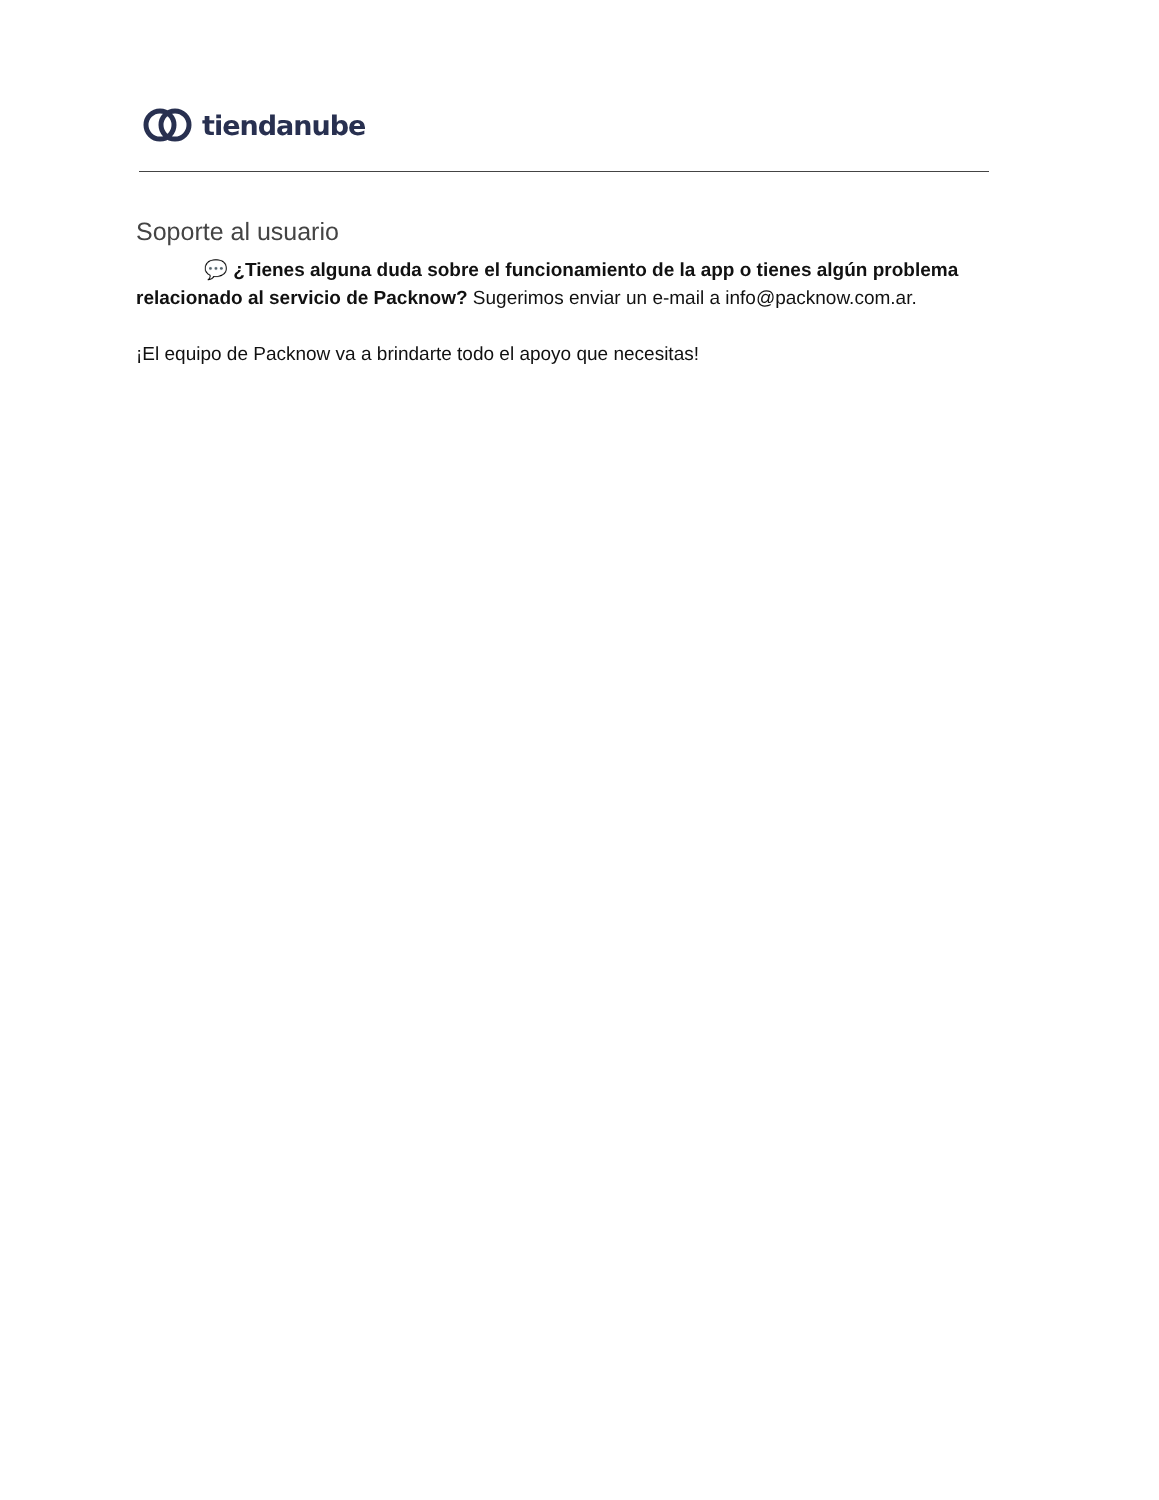tiendanube
Soporte al usuario
💬 ¿Tienes alguna duda sobre el funcionamiento de la app o tienes algún problema relacionado al servicio de Packnow? Sugerimos enviar un e-mail a info@packnow.com.ar.
¡El equipo de Packnow va a brindarte todo el apoyo que necesitas!